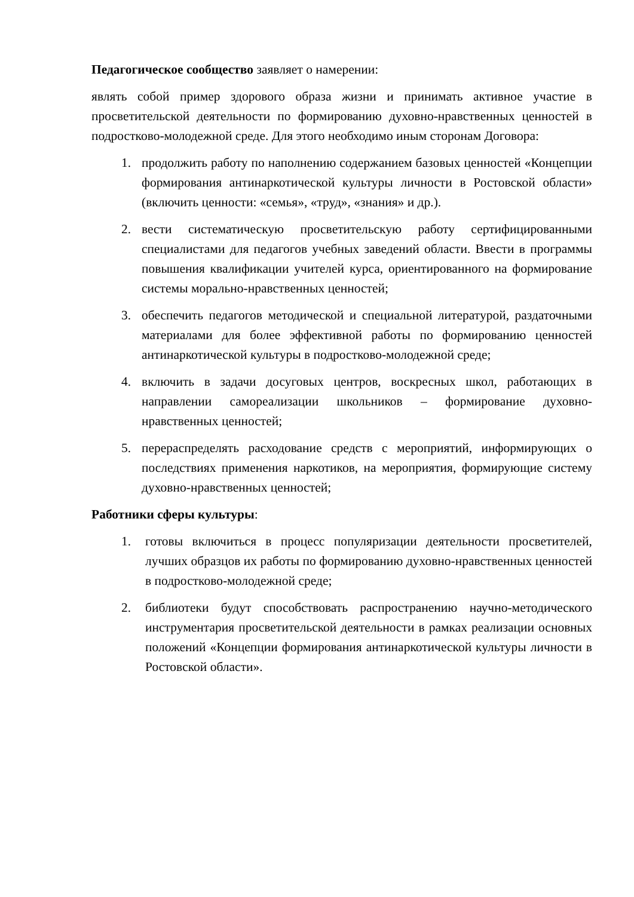Педагогическое сообщество заявляет о намерении:
являть собой пример здорового образа жизни и принимать активное участие в просветительской деятельности по формированию духовно-нравственных ценностей в подростково-молодежной среде. Для этого необходимо иным сторонам Договора:
1. продолжить работу по наполнению содержанием базовых ценностей «Концепции формирования антинаркотической культуры личности в Ростовской области» (включить ценности: «семья», «труд», «знания» и др.).
2. вести систематическую просветительскую работу сертифицированными специалистами для педагогов учебных заведений области. Ввести в программы повышения квалификации учителей курса, ориентированного на формирование системы морально-нравственных ценностей;
3. обеспечить педагогов методической и специальной литературой, раздаточными материалами для более эффективной работы по формированию ценностей антинаркотической культуры в подростково-молодежной среде;
4. включить в задачи досуговых центров, воскресных школ, работающих в направлении самореализации школьников – формирование духовно-нравственных ценностей;
5. перераспределять расходование средств с мероприятий, информирующих о последствиях применения наркотиков, на мероприятия, формирующие систему духовно-нравственных ценностей;
Работники сферы культуры:
1. готовы включиться в процесс популяризации деятельности просветителей, лучших образцов их работы по формированию духовно-нравственных ценностей в подростково-молодежной среде;
2. библиотеки будут способствовать распространению научно-методического инструментария просветительской деятельности в рамках реализации основных положений «Концепции формирования антинаркотической культуры личности в Ростовской области».